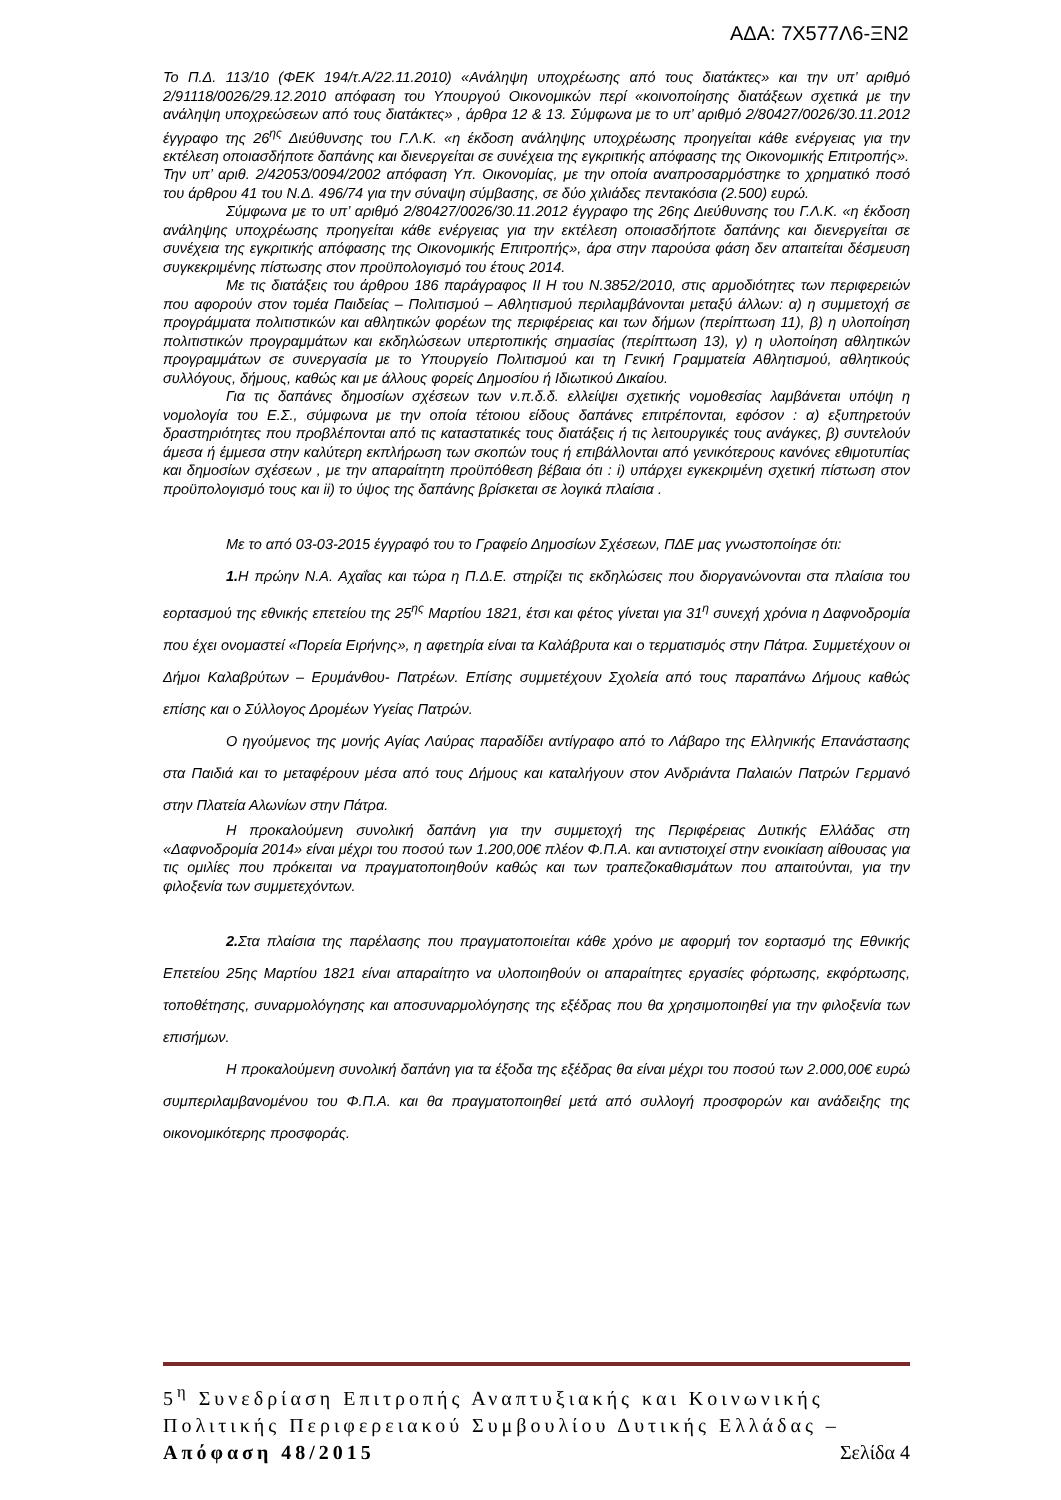ΑΔΑ: 7Χ577Λ6-ΞΝ2
Το Π.Δ. 113/10 (ΦΕΚ 194/τ.Α/22.11.2010) «Ανάληψη υποχρέωσης από τους διατάκτες» και την υπ’ αριθμό 2/91118/0026/29.12.2010 απόφαση του Υπουργού Οικονομικών περί «κοινοποίησης διατάξεων σχετικά με την ανάληψη υποχρεώσεων από τους διατάκτες» , άρθρα 12 & 13. Σύμφωνα με το υπ’ αριθμό 2/80427/0026/30.11.2012 έγγραφο της 26<sup>ης</sup> Διεύθυνσης του Γ.Λ.Κ. «η έκδοση ανάληψης υποχρέωσης προηγείται κάθε ενέργειας για την εκτέλεση οποιασδήποτε δαπάνης και διενεργείται σε συνέχεια της εγκριτικής απόφασης της Οικονομικής Επιτροπής».
Την υπ’ αριθ. 2/42053/0094/2002 απόφαση Υπ. Οικονομίας, με την οποία αναπροσαρμόστηκε το χρηματικό ποσό του άρθρου 41 του Ν.Δ. 496/74 για την σύναψη σύμβασης, σε δύο χιλιάδες πεντακόσια (2.500) ευρώ.
Σύμφωνα με το υπ’ αριθμό 2/80427/0026/30.11.2012 έγγραφο της 26ης Διεύθυνσης του Γ.Λ.Κ. «η έκδοση ανάληψης υποχρέωσης προηγείται κάθε ενέργειας για την εκτέλεση οποιασδήποτε δαπάνης και διενεργείται σε συνέχεια της εγκριτικής απόφασης της Οικονομικής Επιτροπής», άρα στην παρούσα φάση δεν απαιτείται δέσμευση συγκεκριμένης πίστωσης στον προϋπολογισμό του έτους 2014.
Με τις διατάξεις του άρθρου 186 παράγραφος ΙΙ Η του Ν.3852/2010, στις αρμοδιότητες των περιφερειών που αφορούν στον τομέα Παιδείας – Πολιτισμού – Αθλητισμού περιλαμβάνονται μεταξύ άλλων: α) η συμμετοχή σε προγράμματα πολιτιστικών και αθλητικών φορέων της περιφέρειας και των δήμων (περίπτωση 11), β) η υλοποίηση πολιτιστικών προγραμμάτων και εκδηλώσεων υπερτοπικής σημασίας (περίπτωση 13), γ) η υλοποίηση αθλητικών προγραμμάτων σε συνεργασία με το Υπουργείο Πολιτισμού και τη Γενική Γραμματεία Αθλητισμού, αθλητικούς συλλόγους, δήμους, καθώς και με άλλους φορείς Δημοσίου ή Ιδιωτικού Δικαίου.
Για τις δαπάνες δημοσίων σχέσεων των ν.π.δ.δ. ελλείψει σχετικής νομοθεσίας λαμβάνεται υπόψη η νομολογία του Ε.Σ., σύμφωνα με την οποία τέτοιου είδους δαπάνες επιτρέπονται, εφόσον : α) εξυπηρετούν δραστηριότητες που προβλέπονται από τις καταστατικές τους διατάξεις ή τις λειτουργικές τους ανάγκες, β) συντελούν άμεσα ή έμμεσα στην καλύτερη εκπλήρωση των σκοπών τους ή επιβάλλονται από γενικότερους κανόνες εθιμοτυπίας και δημοσίων σχέσεων , με την απαραίτητη προϋπόθεση βέβαια ότι : i) υπάρχει εγκεκριμένη σχετική πίστωση στον προϋπολογισμό τους και ii) το ύψος της δαπάνης βρίσκεται σε λογικά πλαίσια .
Με το από 03-03-2015 έγγραφό του το Γραφείο Δημοσίων Σχέσεων, ΠΔΕ μας γνωστοποίησε ότι:
1. Η πρώην Ν.Α. Αχαΐας και τώρα η Π.Δ.Ε. στηρίζει τις εκδηλώσεις που διοργανώνονται στα πλαίσια του εορτασμού της εθνικής επετείου της 25<sup>ης</sup> Μαρτίου 1821, έτσι και φέτος γίνεται για 31<sup>η</sup> συνεχή χρόνια η Δαφνοδρομία που έχει ονομαστεί «Πορεία Ειρήνης», η αφετηρία είναι τα Καλάβρυτα και ο τερματισμός στην Πάτρα. Συμμετέχουν οι Δήμοι Καλαβρύτων – Ερυμάνθου- Πατρέων. Επίσης συμμετέχουν Σχολεία από τους παραπάνω Δήμους καθώς επίσης και ο Σύλλογος Δρομέων Υγείας Πατρών.
Ο ηγούμενος της μονής Αγίας Λαύρας παραδίδει αντίγραφο από το Λάβαρο της Ελληνικής Επανάστασης στα Παιδιά και το μεταφέρουν μέσα από τους Δήμους και καταλήγουν στον Ανδριάντα Παλαιών Πατρών Γερμανό στην Πλατεία Αλωνίων στην Πάτρα.
Η προκαλούμενη συνολική δαπάνη για την συμμετοχή της Περιφέρειας Δυτικής Ελλάδας στη «Δαφνοδρομία 2014» είναι μέχρι του ποσού των 1.200,00€ πλέον Φ.Π.Α. και αντιστοιχεί στην ενοικίαση αίθουσας για τις ομιλίες που πρόκειται να πραγματοποιηθούν καθώς και των τραπεζοκαθισμάτων που απαιτούνται, για την φιλοξενία των συμμετεχόντων.
2. Στα πλαίσια της παρέλασης που πραγματοποιείται κάθε χρόνο με αφορμή τον εορτασμό της Εθνικής Επετείου 25ης Μαρτίου 1821 είναι απαραίτητο να υλοποιηθούν οι απαραίτητες εργασίες φόρτωσης, εκφόρτωσης, τοποθέτησης, συναρμολόγησης και αποσυναρμολόγησης της εξέδρας που θα χρησιμοποιηθεί για την φιλοξενία των επισήμων.
Η προκαλούμενη συνολική δαπάνη για τα έξοδα της εξέδρας θα είναι μέχρι του ποσού των 2.000,00€ ευρώ συμπεριλαμβανομένου του Φ.Π.Α. και θα πραγματοποιηθεί μετά από συλλογή προσφορών και ανάδειξης της οικονομικότερης προσφοράς.
5<sup>η</sup> Συνεδρίαση Επιτροπής Αναπτυξιακής και Κοινωνικής Πολιτικής Περιφερειακού Συμβουλίου Δυτικής Ελλάδας – Απόφαση 48/2015 Σελίδα 4